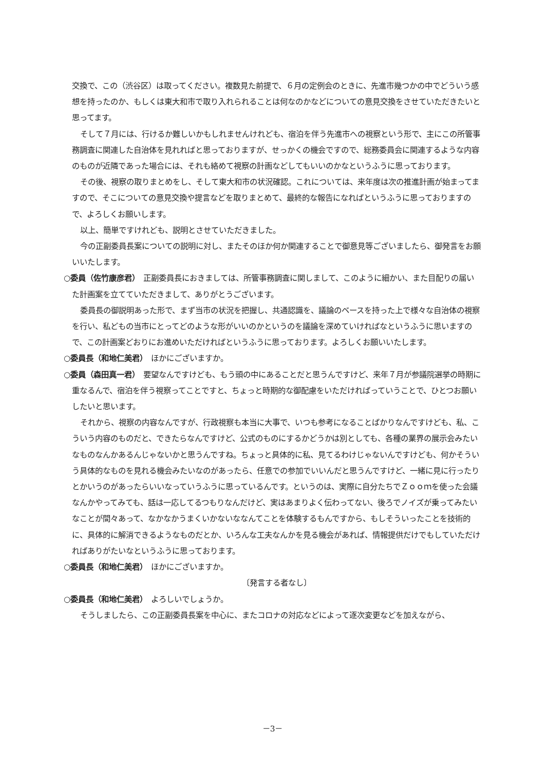交換で、この（渋谷区）は取ってください。複数見た前提で、６月の定例会のときに、先進市幾つかの中でどういう感想を持ったのか、もしくは東大和市で取り入れられることは何なのかなどについての意見交換をさせていただきたいと思ってます。
そして７月には、行けるか難しいかもしれませんけれども、宿泊を伴う先進市への視察という形で、主にこの所管事務調査に関連した自治体を見れればと思っておりますが、せっかくの機会ですので、総務委員会に関連するような内容のものが近隣であった場合には、それも絡めて視察の計画などしてもいいのかなというふうに思っております。
その後、視察の取りまとめをし、そして東大和市の状況確認。これについては、来年度は次の推進計画が始まってますので、そこについての意見交換や提言などを取りまとめて、最終的な報告になればというふうに思っておりますので、よろしくお願いします。
以上、簡単ですけれども、説明とさせていただきました。
今の正副委員長案についての説明に対し、またそのほか何か関連することで御意見等ございましたら、御発言をお願いいたします。
○委員（佐竹康彦君）　正副委員長におきましては、所管事務調査に関しまして、このように細かい、また目配りの届いた計画案を立てていただきまして、ありがとうございます。
委員長の御説明あった形で、まず当市の状況を把握し、共通認識を、議論のベースを持った上で様々な自治体の視察を行い、私どもの当市にとってどのような形がいいのかというのを議論を深めていければなというふうに思いますので、この計画案どおりにお進めいただければというふうに思っております。よろしくお願いいたします。
○委員長（和地仁美君）　ほかにございますか。
○委員（森田真一君）　要望なんですけども、もう頭の中にあることだと思うんですけど、来年７月が参議院選挙の時期に重なるんで、宿泊を伴う視察ってことですと、ちょっと時期的な御配慮をいただければっていうことで、ひとつお願いしたいと思います。
それから、視察の内容なんですが、行政視察も本当に大事で、いつも参考になることばかりなんですけども、私、こういう内容のものだと、できたらなんですけど、公式のものにするかどうかは別としても、各種の業界の展示会みたいなものなんかあるんじゃないかと思うんですね。ちょっと具体的に私、見てるわけじゃないんですけども、何かそういう具体的なものを見れる機会みたいなのがあったら、任意での参加でいいんだと思うんですけど、一緒に見に行ったりとかいうのがあったらいいなっていうふうに思っているんです。というのは、実際に自分たちでＺｏｏｍを使った会議なんかやってみても、話は一応してるつもりなんだけど、実はあまりよく伝わってない、後ろでノイズが乗ってみたいなことが間々あって、なかなかうまくいかないななんてことを体験するもんですから、もしそういったことを技術的に、具体的に解消できるようなものだとか、いろんな工夫なんかを見る機会があれば、情報提供だけでもしていただければありがたいなというふうに思っております。
○委員長（和地仁美君）　ほかにございますか。
〔発言する者なし〕
○委員長（和地仁美君）　よろしいでしょうか。
そうしましたら、この正副委員長案を中心に、またコロナの対応などによって逐次変更などを加えながら、
－3－